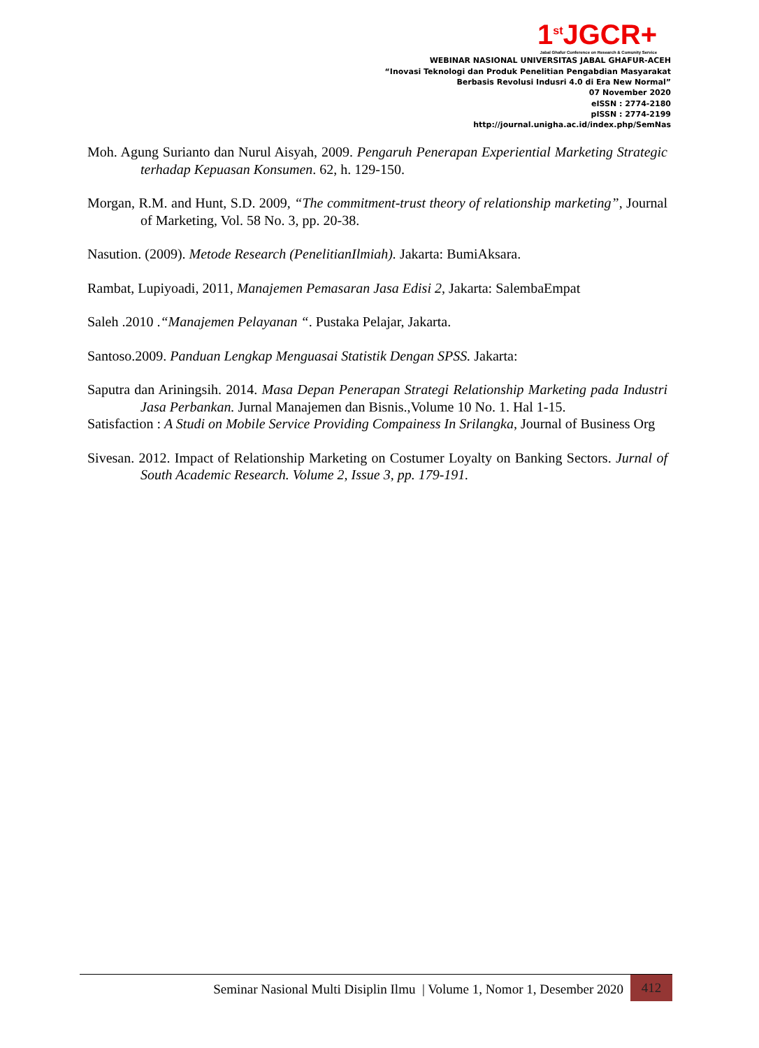1<sup>st</sup>JGCR+
Jabal Ghafur Conference on Research & Comunity Service
WEBINAR NASIONAL UNIVERSITAS JABAL GHAFUR-ACEH
“Inovasi Teknologi dan Produk Penelitian Pengabdian Masyarakat
Berbasis Revolusi Indusri 4.0 di Era New Normal”
07 November 2020
eISSN : 2774-2180
pISSN : 2774-2199
http://journal.unigha.ac.id/index.php/SemNas
Moh. Agung Surianto dan Nurul Aisyah, 2009. Pengaruh Penerapan Experiential Marketing Strategic terhadap Kepuasan Konsumen. 62, h. 129-150.
Morgan, R.M. and Hunt, S.D. 2009, “The commitment-trust theory of relationship marketing”, Journal of Marketing, Vol. 58 No. 3, pp. 20-38.
Nasution. (2009). Metode Research (PenelitianIlmiah). Jakarta: BumiAksara.
Rambat, Lupiyoadi, 2011, Manajemen Pemasaran Jasa Edisi 2, Jakarta: SalembaEmpat
Saleh .2010 .“Manajemen Pelayanan “. Pustaka Pelajar, Jakarta.
Santoso.2009. Panduan Lengkap Menguasai Statistik Dengan SPSS. Jakarta:
Saputra dan Ariningsih. 2014. Masa Depan Penerapan Strategi Relationship Marketing pada Industri Jasa Perbankan. Jurnal Manajemen dan Bisnis.,Volume 10 No. 1. Hal 1-15.
Satisfaction : A Studi on Mobile Service Providing Compainess In Srilangka, Journal of Business Org
Sivesan. 2012. Impact of Relationship Marketing on Costumer Loyalty on Banking Sectors. Jurnal of South Academic Research. Volume 2, Issue 3, pp. 179-191.
Seminar Nasional Multi Disiplin Ilmu | Volume 1, Nomor 1, Desember 2020
412